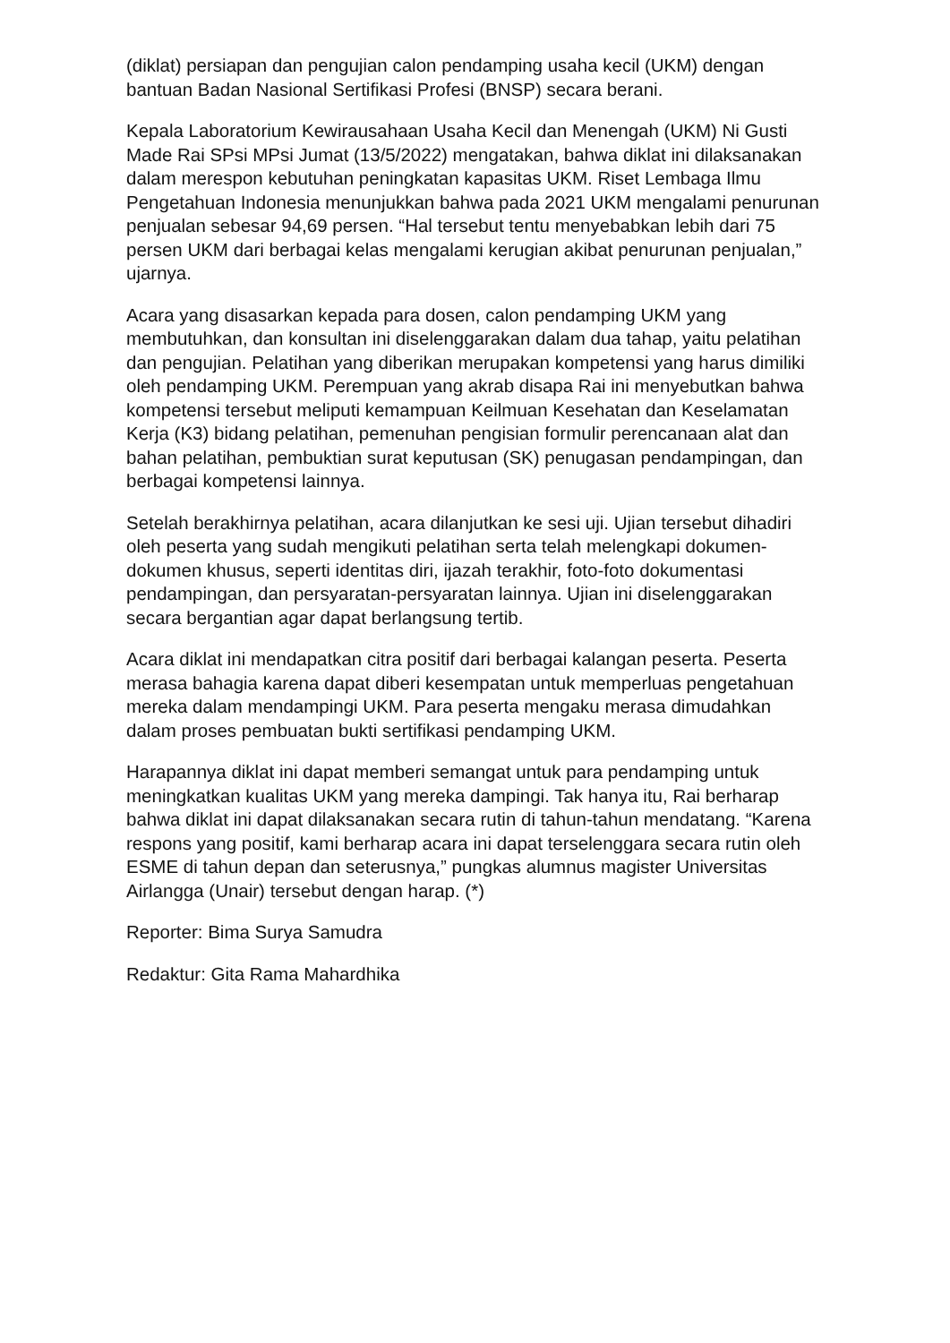(diklat) persiapan dan pengujian calon pendamping usaha kecil (UKM) dengan bantuan Badan Nasional Sertifikasi Profesi (BNSP) secara berani.
Kepala Laboratorium Kewirausahaan Usaha Kecil dan Menengah (UKM) Ni Gusti Made Rai SPsi MPsi Jumat (13/5/2022) mengatakan, bahwa diklat ini dilaksanakan dalam merespon kebutuhan peningkatan kapasitas UKM. Riset Lembaga Ilmu Pengetahuan Indonesia menunjukkan bahwa pada 2021 UKM mengalami penurunan penjualan sebesar 94,69 persen. “Hal tersebut tentu menyebabkan lebih dari 75 persen UKM dari berbagai kelas mengalami kerugian akibat penurunan penjualan,” ujarnya.
Acara yang disasarkan kepada para dosen, calon pendamping UKM yang membutuhkan, dan konsultan ini diselenggarakan dalam dua tahap, yaitu pelatihan dan pengujian. Pelatihan yang diberikan merupakan kompetensi yang harus dimiliki oleh pendamping UKM. Perempuan yang akrab disapa Rai ini menyebutkan bahwa kompetensi tersebut meliputi kemampuan Keilmuan Kesehatan dan Keselamatan Kerja (K3) bidang pelatihan, pemenuhan pengisian formulir perencanaan alat dan bahan pelatihan, pembuktian surat keputusan (SK) penugasan pendampingan, dan berbagai kompetensi lainnya.
Setelah berakhirnya pelatihan, acara dilanjutkan ke sesi uji. Ujian tersebut dihadiri oleh peserta yang sudah mengikuti pelatihan serta telah melengkapi dokumen-dokumen khusus, seperti identitas diri, ijazah terakhir, foto-foto dokumentasi pendampingan, dan persyaratan-persyaratan lainnya. Ujian ini diselenggarakan secara bergantian agar dapat berlangsung tertib.
Acara diklat ini mendapatkan citra positif dari berbagai kalangan peserta. Peserta merasa bahagia karena dapat diberi kesempatan untuk memperluas pengetahuan mereka dalam mendampingi UKM. Para peserta mengaku merasa dimudahkan dalam proses pembuatan bukti sertifikasi pendamping UKM.
Harapannya diklat ini dapat memberi semangat untuk para pendamping untuk meningkatkan kualitas UKM yang mereka dampingi. Tak hanya itu, Rai berharap bahwa diklat ini dapat dilaksanakan secara rutin di tahun-tahun mendatang. “Karena respons yang positif, kami berharap acara ini dapat terselenggara secara rutin oleh ESME di tahun depan dan seterusnya,” pungkas alumnus magister Universitas Airlangga (Unair) tersebut dengan harap. (*)
Reporter: Bima Surya Samudra
Redaktur: Gita Rama Mahardhika